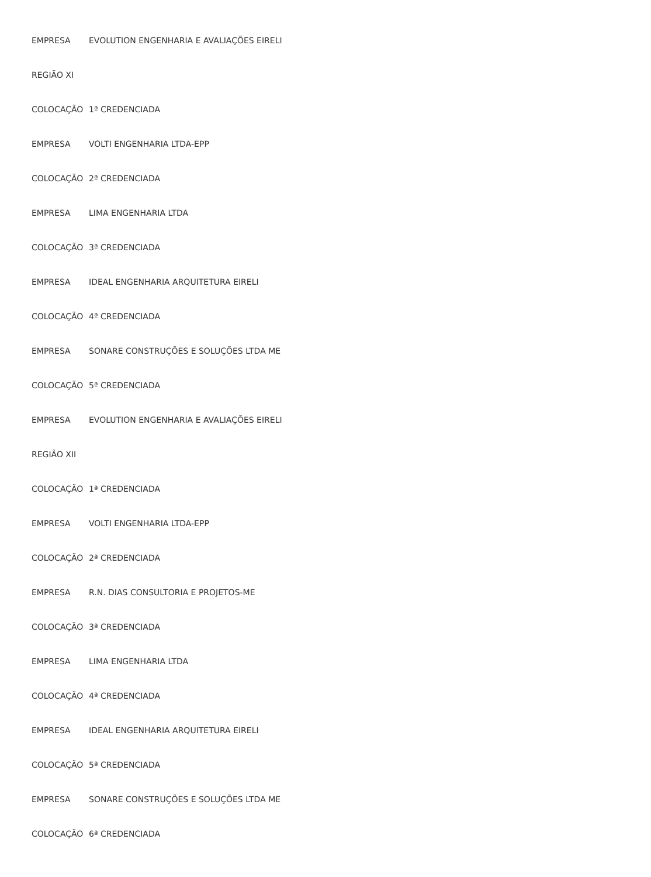| EMPRESA | EVOLUTION ENGENHARIA E AVALIAÇÕES EIRELI |
| REGIÃO XI | |
| COLOCAÇÃO | 1ª CREDENCIADA |
| EMPRESA | VOLTI ENGENHARIA LTDA-EPP |
| COLOCAÇÃO | 2ª CREDENCIADA |
| EMPRESA | LIMA ENGENHARIA LTDA |
| COLOCAÇÃO | 3ª CREDENCIADA |
| EMPRESA | IDEAL ENGENHARIA ARQUITETURA EIRELI |
| COLOCAÇÃO | 4ª CREDENCIADA |
| EMPRESA | SONARE CONSTRUÇÕES E SOLUÇÕES LTDA ME |
| COLOCAÇÃO | 5ª CREDENCIADA |
| EMPRESA | EVOLUTION ENGENHARIA E AVALIAÇÕES EIRELI |
| REGIÃO XII | |
| COLOCAÇÃO | 1ª CREDENCIADA |
| EMPRESA | VOLTI ENGENHARIA LTDA-EPP |
| COLOCAÇÃO | 2ª CREDENCIADA |
| EMPRESA | R.N. DIAS CONSULTORIA E PROJETOS-ME |
| COLOCAÇÃO | 3ª CREDENCIADA |
| EMPRESA | LIMA ENGENHARIA LTDA |
| COLOCAÇÃO | 4ª CREDENCIADA |
| EMPRESA | IDEAL ENGENHARIA ARQUITETURA EIRELI |
| COLOCAÇÃO | 5ª CREDENCIADA |
| EMPRESA | SONARE CONSTRUÇÕES E SOLUÇÕES LTDA ME |
| COLOCAÇÃO | 6ª CREDENCIADA |